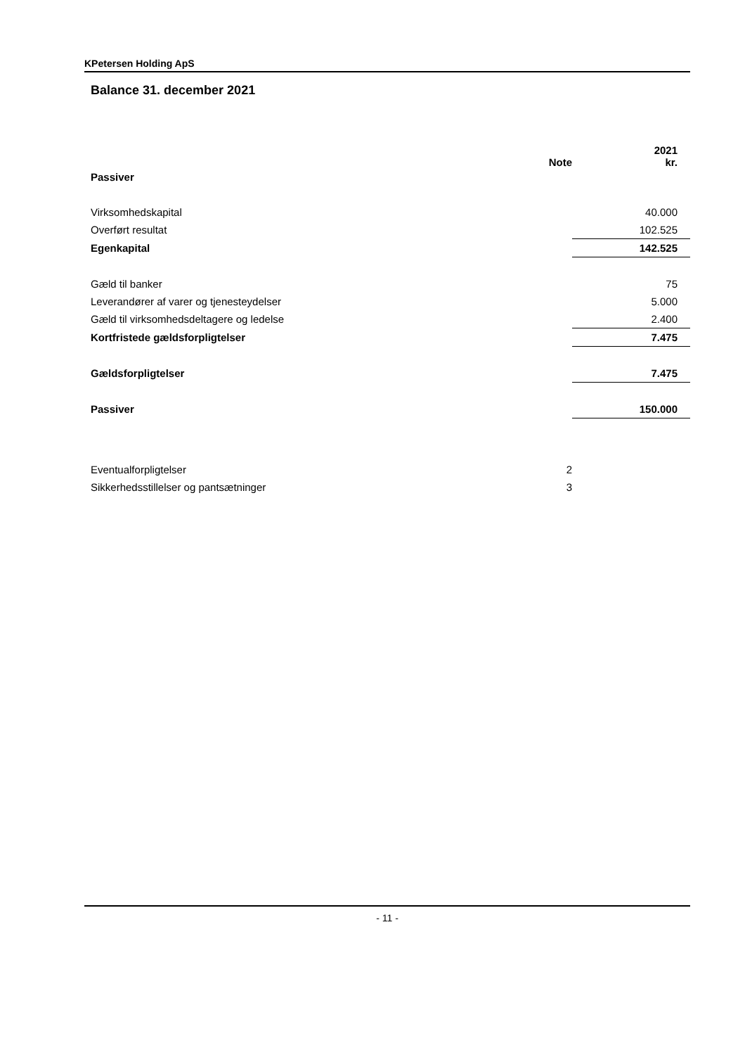KPetersen Holding ApS
Balance 31. december 2021
| | | Note | 2021 kr. |
| Passiver | | | |
| Virksomhedskapital | | | 40.000 |
| Overført resultat | | | 102.525 |
| Egenkapital | | | 142.525 |
| Gæld til banker | | | 75 |
| Leverandører af varer og tjenesteydelser | | | 5.000 |
| Gæld til virksomhedsdeltagere og ledelse | | | 2.400 |
| Kortfristede gældsforpligtelser | | | 7.475 |
| Gældsforpligtelser | | | 7.475 |
| Passiver | | | 150.000 |
| Eventualforpligtelser | | 2 | |
| Sikkerhedsstillelser og pantsætninger | | 3 | |
- 11 -